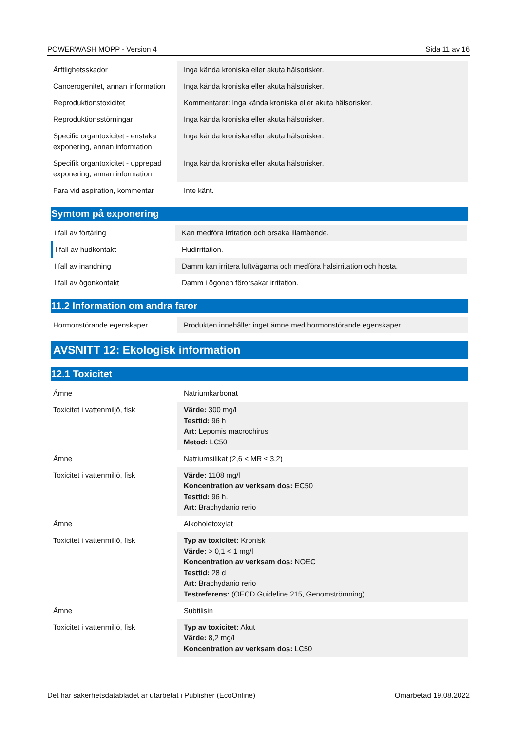POWERWASH MOPP - Version 4 Sida 11 av 16
| Ärftlighetsskador | Inga kända kroniska eller akuta hälsorisker. |
| Cancerogenitet, annan information | Inga kända kroniska eller akuta hälsorisker. |
| Reproduktionstoxicitet | Kommentarer: Inga kända kroniska eller akuta hälsorisker. |
| Reproduktionsstörningar | Inga kända kroniska eller akuta hälsorisker. |
| Specific organtoxicitet - enstaka exponering, annan information | Inga kända kroniska eller akuta hälsorisker. |
| Specifik organtoxicitet - upprepad exponering, annan information | Inga kända kroniska eller akuta hälsorisker. |
| Fara vid aspiration, kommentar | Inte känt. |
Symtom på exponering
| I fall av förtäring | Kan medföra irritation och orsaka illamående. |
| I fall av hudkontakt | Hudirritation. |
| I fall av inandning | Damm kan irritera luftvägarna och medföra halsirritation och hosta. |
| I fall av ögonkontakt | Damm i ögonen förorsakar irritation. |
11.2 Information om andra faror
| Hormonstörande egenskaper | Produkten innehåller inget ämne med hormonstörande egenskaper. |
AVSNITT 12: Ekologisk information
12.1 Toxicitet
| Ämne | Natriumkarbonat |
| Toxicitet i vattenmiljö, fisk | Värde: 300 mg/l Testtid: 96 h Art: Lepomis macrochirus Metod: LC50 |
| Ämne | Natriumsilikat (2,6 < MR ≤ 3,2) |
| Toxicitet i vattenmiljö, fisk | Värde: 1108 mg/l Koncentration av verksam dos: EC50 Testtid: 96 h. Art: Brachydanio rerio |
| Ämne | Alkoholetoxylat |
| Toxicitet i vattenmiljö, fisk | Typ av toxicitet: Kronisk Värde: > 0,1 < 1 mg/l Koncentration av verksam dos: NOEC Testtid: 28 d Art: Brachydanio rerio Testreferens: (OECD Guideline 215, Genomströmning) |
| Ämne | Subtilisin |
| Toxicitet i vattenmiljö, fisk | Typ av toxicitet: Akut Värde: 8,2 mg/l Koncentration av verksam dos: LC50 |
Det här säkerhetsdatabladet är utarbetat i Publisher (EcoOnline) Omarbetad 19.08.2022